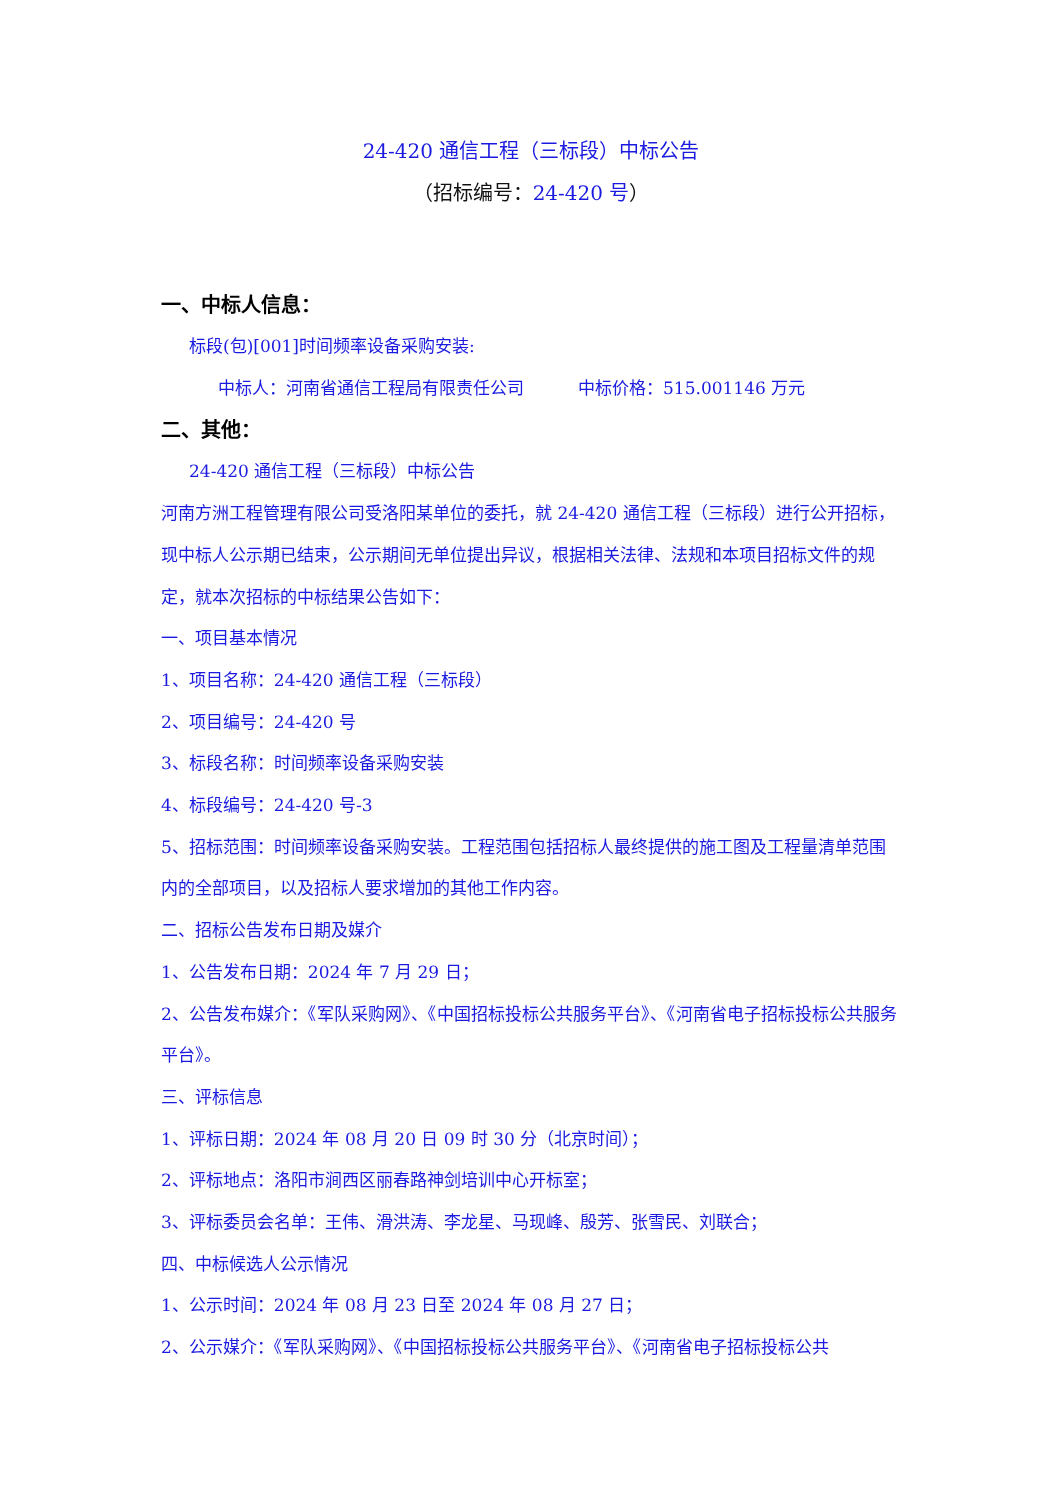24-420 通信工程（三标段）中标公告
（招标编号：24-420 号）
一、中标人信息：
标段(包)[001]时间频率设备采购安装:
中标人：河南省通信工程局有限责任公司 中标价格：515.001146 万元
二、其他：
24-420 通信工程（三标段）中标公告
河南方洲工程管理有限公司受洛阳某单位的委托，就 24-420 通信工程（三标段）进行公开招标，现中标人公示期已结束，公示期间无单位提出异议，根据相关法律、法规和本项目招标文件的规定，就本次招标的中标结果公告如下：
一、项目基本情况
1、项目名称：24-420 通信工程（三标段）
2、项目编号：24-420 号
3、标段名称：时间频率设备采购安装
4、标段编号：24-420 号-3
5、招标范围：时间频率设备采购安装。工程范围包括招标人最终提供的施工图及工程量清单范围内的全部项目，以及招标人要求增加的其他工作内容。
二、招标公告发布日期及媒介
1、公告发布日期：2024 年 7 月 29 日；
2、公告发布媒介：《军队采购网》、《中国招标投标公共服务平台》、《河南省电子招标投标公共服务平台》。
三、评标信息
1、评标日期：2024 年 08 月 20 日 09 时 30 分（北京时间）；
2、评标地点：洛阳市涧西区丽春路神剑培训中心开标室；
3、评标委员会名单：王伟、滑洪涛、李龙星、马现峰、殷芳、张雪民、刘联合；
四、中标候选人公示情况
1、公示时间：2024 年 08 月 23 日至 2024 年 08 月 27 日；
2、公示媒介：《军队采购网》、《中国招标投标公共服务平台》、《河南省电子招标投标公共